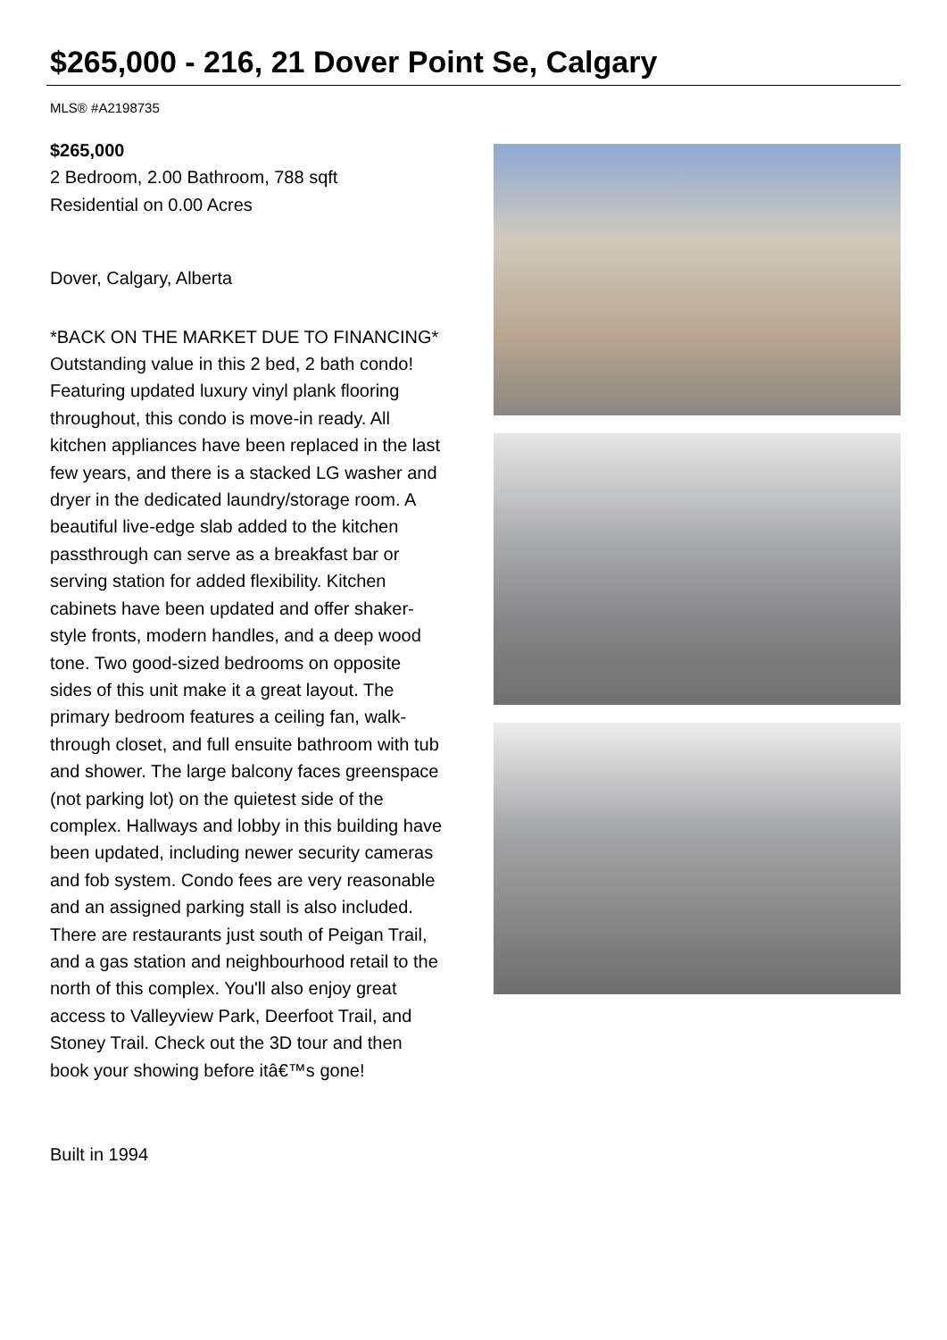$265,000 - 216, 21 Dover Point Se, Calgary
MLS® #A2198735
$265,000
2 Bedroom, 2.00 Bathroom, 788 sqft
Residential on 0.00 Acres
Dover, Calgary, Alberta
*BACK ON THE MARKET DUE TO FINANCING* Outstanding value in this 2 bed, 2 bath condo! Featuring updated luxury vinyl plank flooring throughout, this condo is move-in ready. All kitchen appliances have been replaced in the last few years, and there is a stacked LG washer and dryer in the dedicated laundry/storage room. A beautiful live-edge slab added to the kitchen passthrough can serve as a breakfast bar or serving station for added flexibility. Kitchen cabinets have been updated and offer shaker-style fronts, modern handles, and a deep wood tone. Two good-sized bedrooms on opposite sides of this unit make it a great layout. The primary bedroom features a ceiling fan, walk-through closet, and full ensuite bathroom with tub and shower. The large balcony faces greenspace (not parking lot) on the quietest side of the complex. Hallways and lobby in this building have been updated, including newer security cameras and fob system. Condo fees are very reasonable and an assigned parking stall is also included. There are restaurants just south of Peigan Trail, and a gas station and neighbourhood retail to the north of this complex. You'll also enjoy great access to Valleyview Park, Deerfoot Trail, and Stoney Trail. Check out the 3D tour and then book your showing before itâ€™s gone!
Built in 1994